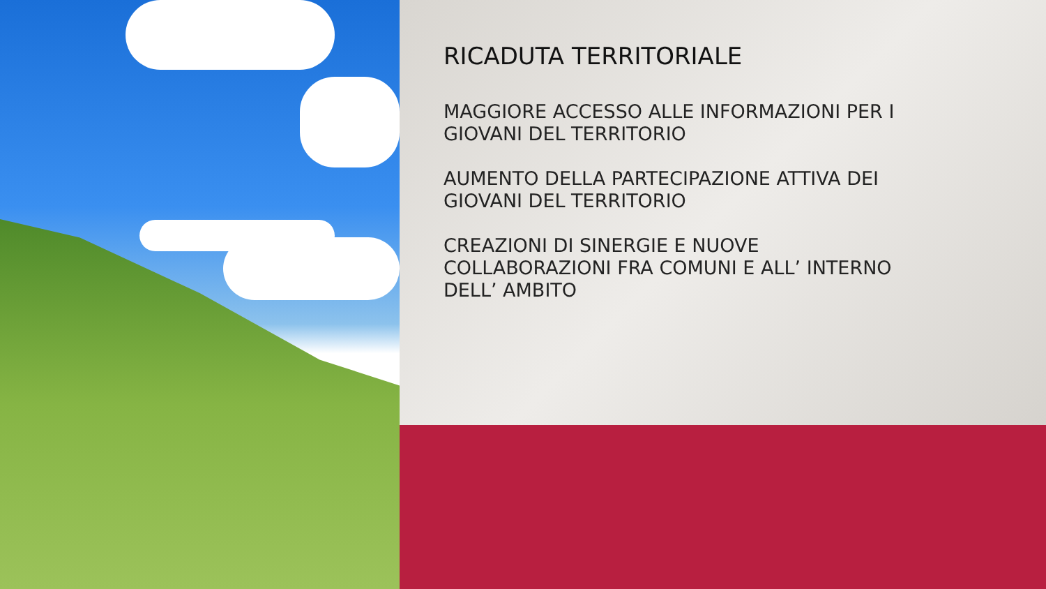RICADUTA TERRITORIALE
MAGGIORE ACCESSO ALLE INFORMAZIONI PER I GIOVANI DEL TERRITORIO
AUMENTO DELLA PARTECIPAZIONE ATTIVA DEI GIOVANI DEL TERRITORIO
CREAZIONI DI SINERGIE E NUOVE COLLABORAZIONI FRA COMUNI E ALL’ INTERNO DELL’ AMBITO